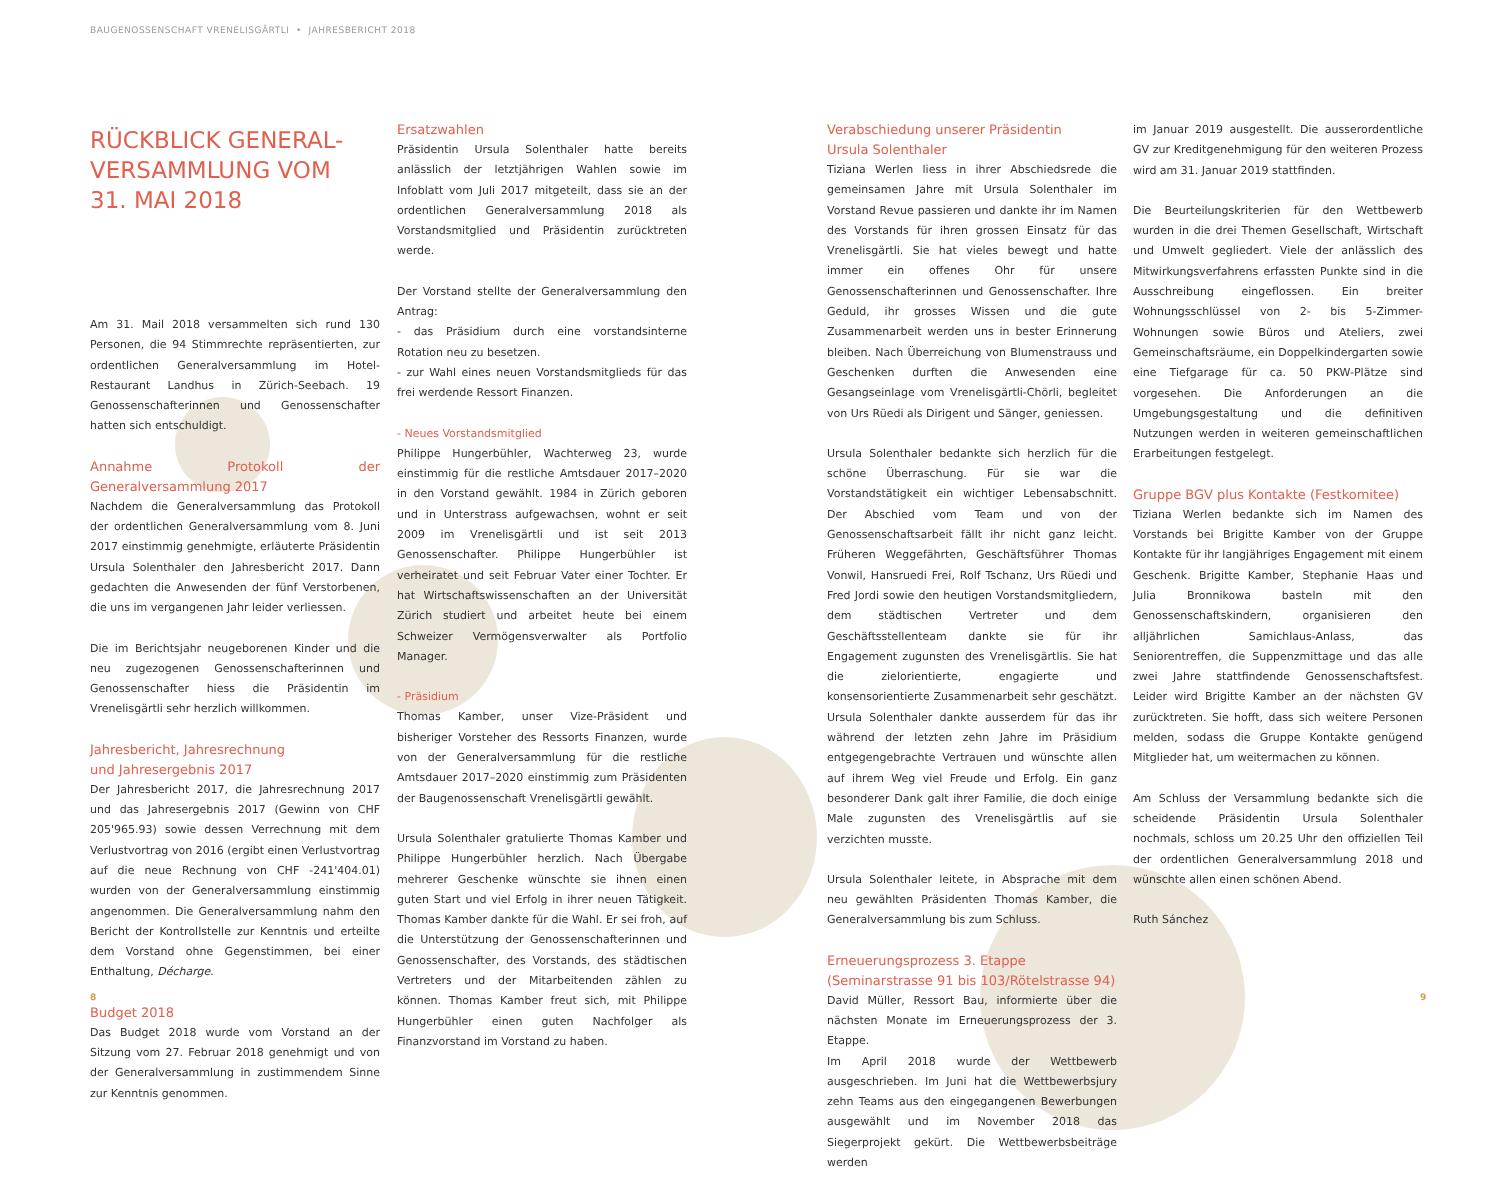BAUGENOSSENSCHAFT VRENELISGÄRTLI • JAHRESBERICHT 2018
RÜCKBLICK GENERAL-
VERSAMMLUNG VOM
31. MAI 2018
Am 31. Mail 2018 versammelten sich rund 130 Personen, die 94 Stimmrechte repräsentierten, zur ordentlichen Generalversammlung im Hotel-Restaurant Landhus in Zürich-Seebach. 19 Genossenschafterinnen und Genossenschafter hatten sich entschuldigt.
Annahme Protokoll der Generalversammlung 2017
Nachdem die Generalversammlung das Protokoll der ordentlichen Generalversammlung vom 8. Juni 2017 einstimmig genehmigte, erläuterte Präsidentin Ursula Solenthaler den Jahresbericht 2017. Dann gedachten die Anwesenden der fünf Verstorbenen, die uns im vergangenen Jahr leider verliessen.
Die im Berichtsjahr neugeborenen Kinder und die neu zugezogenen Genossenschafterinnen und Genossenschafter hiess die Präsidentin im Vrenelisgärtli sehr herzlich willkommen.
Jahresbericht, Jahresrechnung
und Jahresergebnis 2017
Der Jahresbericht 2017, die Jahresrechnung 2017 und das Jahresergebnis 2017 (Gewinn von CHF 205'965.93) sowie dessen Verrechnung mit dem Verlustvortrag von 2016 (ergibt einen Verlustvortrag auf die neue Rechnung von CHF -241'404.01) wurden von der Generalversammlung einstimmig angenommen. Die Generalversammlung nahm den Bericht der Kontrollstelle zur Kenntnis und erteilte dem Vorstand ohne Gegenstimmen, bei einer Enthaltung, Décharge.
Budget 2018
Das Budget 2018 wurde vom Vorstand an der Sitzung vom 27. Februar 2018 genehmigt und von der Generalversammlung in zustimmendem Sinne zur Kenntnis genommen.
Ersatzwahlen
Präsidentin Ursula Solenthaler hatte bereits anlässlich der letztjährigen Wahlen sowie im Infoblatt vom Juli 2017 mitgeteilt, dass sie an der ordentlichen Generalversammlung 2018 als Vorstandsmitglied und Präsidentin zurücktreten werde.
Der Vorstand stellte der Generalversammlung den Antrag:
- das Präsidium durch eine vorstandsinterne Rotation neu zu besetzen.
- zur Wahl eines neuen Vorstandsmitglieds für das frei werdende Ressort Finanzen.
- Neues Vorstandsmitglied
Philippe Hungerbühler, Wachterweg 23, wurde einstimmig für die restliche Amtsdauer 2017–2020 in den Vorstand gewählt. 1984 in Zürich geboren und in Unterstrass aufgewachsen, wohnt er seit 2009 im Vrenelisgärtli und ist seit 2013 Genossenschafter. Philippe Hungerbühler ist verheiratet und seit Februar Vater einer Tochter. Er hat Wirtschaftswissenschaften an der Universität Zürich studiert und arbeitet heute bei einem Schweizer Vermögensverwalter als Portfolio Manager.
- Präsidium
Thomas Kamber, unser Vize-Präsident und bisheriger Vorsteher des Ressorts Finanzen, wurde von der Generalversammlung für die restliche Amtsdauer 2017–2020 einstimmig zum Präsidenten der Baugenossenschaft Vrenelisgärtli gewählt.
Ursula Solenthaler gratulierte Thomas Kamber und Philippe Hungerbühler herzlich. Nach Übergabe mehrerer Geschenke wünschte sie ihnen einen guten Start und viel Erfolg in ihrer neuen Tätigkeit. Thomas Kamber dankte für die Wahl. Er sei froh, auf die Unterstützung der Genossenschafterinnen und Genossenschafter, des Vorstands, des städtischen Vertreters und der Mitarbeitenden zählen zu können. Thomas Kamber freut sich, mit Philippe Hungerbühler einen guten Nachfolger als Finanzvorstand im Vorstand zu haben.
Verabschiedung unserer Präsidentin
Ursula Solenthaler
Tiziana Werlen liess in ihrer Abschiedsrede die gemeinsamen Jahre mit Ursula Solenthaler im Vorstand Revue passieren und dankte ihr im Namen des Vorstands für ihren grossen Einsatz für das Vrenelisgärtli. Sie hat vieles bewegt und hatte immer ein offenes Ohr für unsere Genossenschafterinnen und Genossenschafter. Ihre Geduld, ihr grosses Wissen und die gute Zusammenarbeit werden uns in bester Erinnerung bleiben. Nach Überreichung von Blumenstrauss und Geschenken durften die Anwesenden eine Gesangseinlage vom Vrenelisgärtli-Chörli, begleitet von Urs Rüedi als Dirigent und Sänger, geniessen.
Ursula Solenthaler bedankte sich herzlich für die schöne Überraschung. Für sie war die Vorstandstätigkeit ein wichtiger Lebensabschnitt. Der Abschied vom Team und von der Genossenschaftsarbeit fällt ihr nicht ganz leicht. Früheren Weggefährten, Geschäftsführer Thomas Vonwil, Hansruedi Frei, Rolf Tschanz, Urs Rüedi und Fred Jordi sowie den heutigen Vorstandsmitgliedern, dem städtischen Vertreter und dem Geschäftsstellenteam dankte sie für ihr Engagement zugunsten des Vrenelisgärtlis. Sie hat die zielorientierte, engagierte und konsensorientierte Zusammenarbeit sehr geschätzt. Ursula Solenthaler dankte ausserdem für das ihr während der letzten zehn Jahre im Präsidium entgegengebrachte Vertrauen und wünschte allen auf ihrem Weg viel Freude und Erfolg. Ein ganz besonderer Dank galt ihrer Familie, die doch einige Male zugunsten des Vrenelisgärtlis auf sie verzichten musste.
Ursula Solenthaler leitete, in Absprache mit dem neu gewählten Präsidenten Thomas Kamber, die Generalversammlung bis zum Schluss.
Erneuerungsprozess 3. Etappe
(Seminarstrasse 91 bis 103/Rötelstrasse 94)
David Müller, Ressort Bau, informierte über die nächsten Monate im Erneuerungsprozess der 3. Etappe.
Im April 2018 wurde der Wettbewerb ausgeschrieben. Im Juni hat die Wettbewerbsjury zehn Teams aus den eingegangenen Bewerbungen ausgewählt und im November 2018 das Siegerprojekt gekürt. Die Wettbewerbsbeiträge werden
im Januar 2019 ausgestellt. Die ausserordentliche GV zur Kreditgenehmigung für den weiteren Prozess wird am 31. Januar 2019 stattfinden.
Die Beurteilungskriterien für den Wettbewerb wurden in die drei Themen Gesellschaft, Wirtschaft und Umwelt gegliedert. Viele der anlässlich des Mitwirkungsverfahrens erfassten Punkte sind in die Ausschreibung eingeflossen. Ein breiter Wohnungsschlüssel von 2- bis 5-Zimmer-Wohnungen sowie Büros und Ateliers, zwei Gemeinschaftsräume, ein Doppelkindergarten sowie eine Tiefgarage für ca. 50 PKW-Plätze sind vorgesehen. Die Anforderungen an die Umgebungsgestaltung und die definitiven Nutzungen werden in weiteren gemeinschaftlichen Erarbeitungen festgelegt.
Gruppe BGV plus Kontakte (Festkomitee)
Tiziana Werlen bedankte sich im Namen des Vorstands bei Brigitte Kamber von der Gruppe Kontakte für ihr langjähriges Engagement mit einem Geschenk. Brigitte Kamber, Stephanie Haas und Julia Bronnikowa basteln mit den Genossenschaftskindern, organisieren den alljährlichen Samichlaus-Anlass, das Seniorentreffen, die Suppenzmittage und das alle zwei Jahre stattfindende Genossenschaftsfest. Leider wird Brigitte Kamber an der nächsten GV zurücktreten. Sie hofft, dass sich weitere Personen melden, sodass die Gruppe Kontakte genügend Mitglieder hat, um weitermachen zu können.
Am Schluss der Versammlung bedankte sich die scheidende Präsidentin Ursula Solenthaler nochmals, schloss um 20.25 Uhr den offiziellen Teil der ordentlichen Generalversammlung 2018 und wünschte allen einen schönen Abend.
Ruth Sánchez
8 9